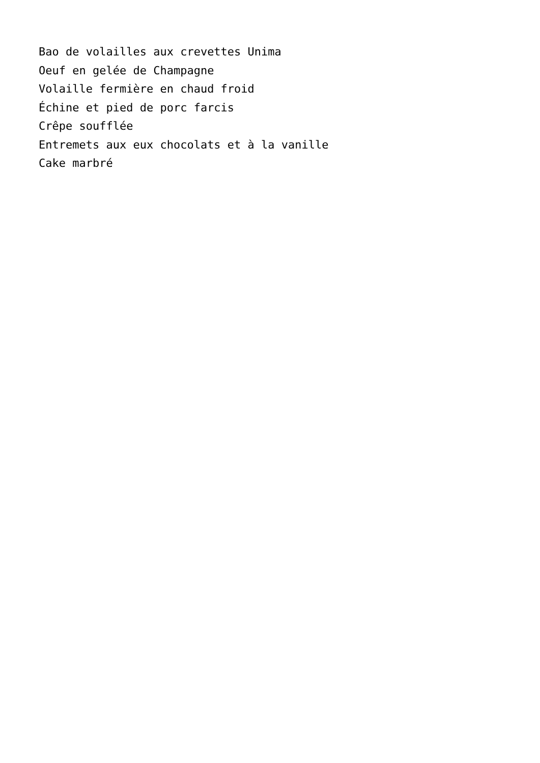Bao de volailles aux crevettes Unima
Oeuf en gelée de Champagne
Volaille fermière en chaud froid
Échine et pied de porc farcis
Crêpe soufflée
Entremets aux eux chocolats et à la vanille
Cake marbré